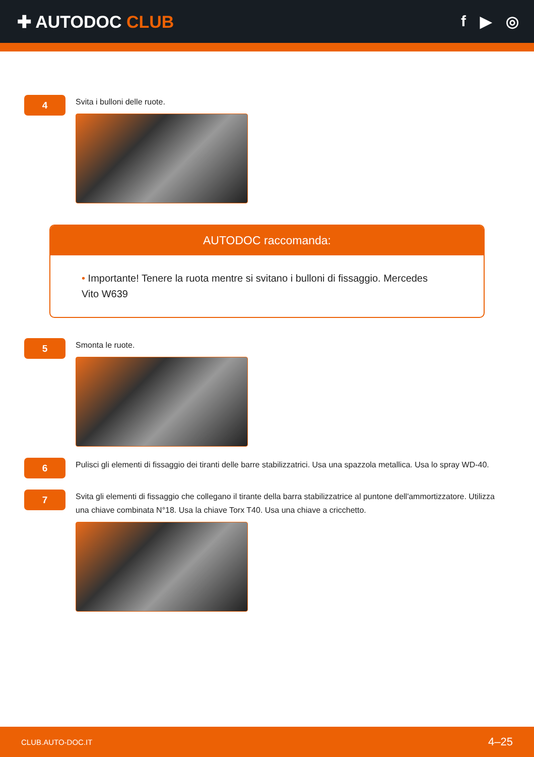✚ AUTODOC CLUB f ▶ ◎
4
Svita i bulloni delle ruote.
AUTODOC raccomanda:
• Importante! Tenere la ruota mentre si svitano i bulloni di fissaggio. Mercedes Vito W639
5
Smonta le ruote.
6
Pulisci gli elementi di fissaggio dei tiranti delle barre stabilizzatrici. Usa una spazzola metallica. Usa lo spray WD-40.
7
Svita gli elementi di fissaggio che collegano il tirante della barra stabilizzatrice al puntone dell'ammortizzatore. Utilizza una chiave combinata N°18. Usa la chiave Torx T40. Usa una chiave a cricchetto.
CLUB.AUTO-DOC.IT 4–25